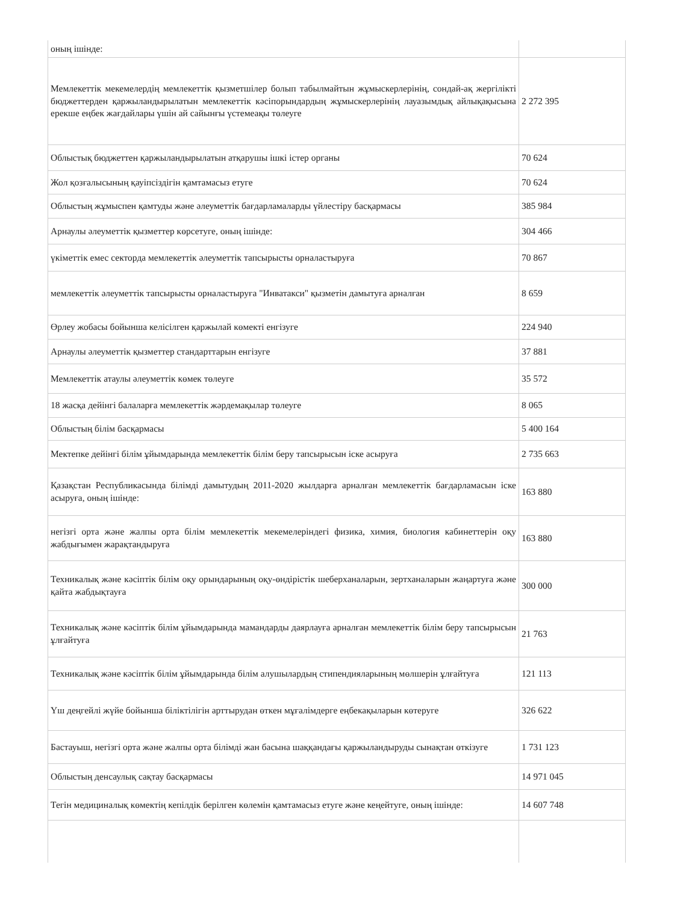| оның ішінде: | |
| Мемлекеттік мекемелердің мемлекеттік қызметшілер болып табылмайтын жұмыскерлерінің, сондай-ақ жергілікті бюджеттерден қаржыландырылатын мемлекеттік кәсіпорындардың жұмыскерлерінің лауазымдық айлықақысына ерекше еңбек жағдайлары үшін ай сайынғы үстемеақы төлеуге | 2 272 395 |
| Облыстық бюджеттен қаржыландырылатын атқарушы ішкі істер органы | 70 624 |
| Жол қозғалысының қауіпсіздігін қамтамасыз етуге | 70 624 |
| Облыстың жұмыспен қамтуды және әлеуметтік бағдарламаларды үйлестіру басқармасы | 385 984 |
| Арнаулы әлеуметтік қызметтер көрсетуге, оның ішінде: | 304 466 |
| үкіметтік емес секторда мемлекеттік әлеуметтік тапсырысты орналастыруға | 70 867 |
| мемлекеттік әлеуметтік тапсырысты орналастыруға "Инватакси" қызметін дамытуға арналған | 8 659 |
| Өрлеу жобасы бойынша келісілген қаржылай көмекті енгізуге | 224 940 |
| Арнаулы әлеуметтік қызметтер стандарттарын енгізуге | 37 881 |
| Мемлекеттік атаулы әлеуметтік көмек төлеуге | 35 572 |
| 18 жасқа дейінгі балаларға мемлекеттік жәрдемақылар төлеуге | 8 065 |
| Облыстың білім басқармасы | 5 400 164 |
| Мектепке дейінгі білім ұйымдарында мемлекеттік білім беру тапсырысын іске асыруға | 2 735 663 |
| Қазақстан Республикасында білімді дамытудың 2011-2020 жылдарға арналған мемлекеттік бағдарламасын іске асыруға, оның ішінде: | 163 880 |
| негізгі орта және жалпы орта білім мемлекеттік мекемелеріндегі физика, химия, биология кабинеттерін оқу жабдығымен жарақтандыруға | 163 880 |
| Техникалық және кәсіптік білім оқу орындарының оқу-өндірістік шеберханаларын, зертханаларын жаңартуға және қайта жабдықтауға | 300 000 |
| Техникалық және кәсіптік білім ұйымдарында мамандарды даярлауға арналған мемлекеттік білім беру тапсырысын ұлғайтуға | 21 763 |
| Техникалық және кәсіптік білім ұйымдарында білім алушылардың стипендияларының мөлшерін ұлғайтуға | 121 113 |
| Үш деңгейлі жүйе бойынша біліктілігін арттырудан өткен мұғалімдерге еңбекақыларын көтеруге | 326 622 |
| Бастауыш, негізгі орта және жалпы орта білімді жан басына шаққандағы қаржыландыруды сынақтан өткізуге | 1 731 123 |
| Облыстың денсаулық сақтау басқармасы | 14 971 045 |
| Тегін медициналық көмектің кепілдік берілген көлемін қамтамасыз етуге және кеңейтуге, оның ішінде: | 14 607 748 |